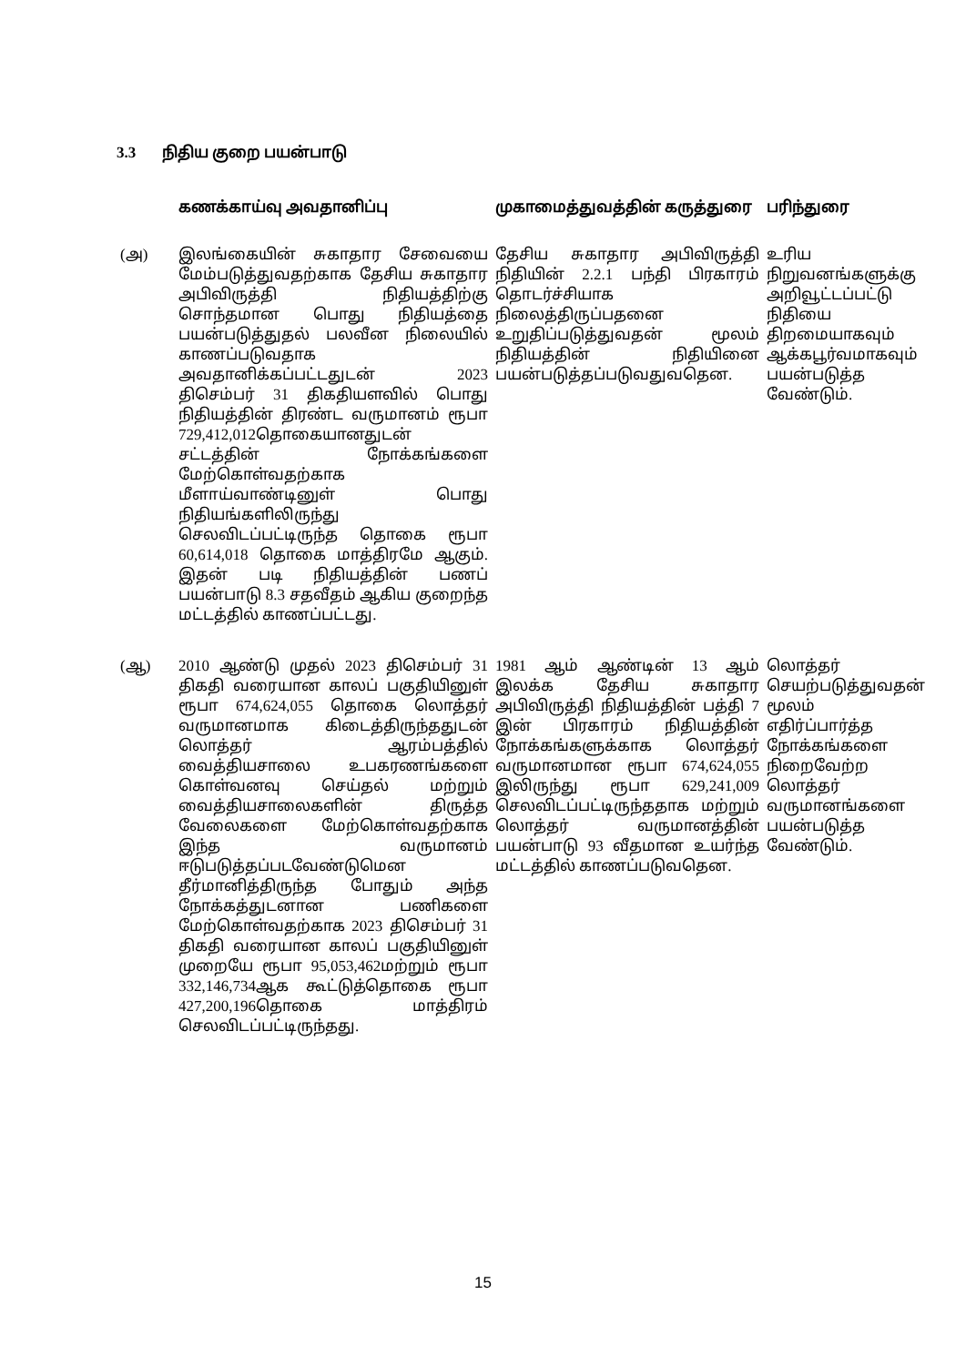3.3 நிதிய குறை பயன்பாடு
| | கணக்காய்வு அவதானிப்பு | முகாமைத்துவத்தின் கருத்துரை | பரிந்துரை |
| --- | --- | --- | --- |
| (அ) | இலங்கையின் சுகாதார சேவையை மேம்படுத்துவதற்காக தேசிய சுகாதார அபிவிருத்தி நிதியத்திற்கு சொந்தமான பொது நிதியத்தை பயன்படுத்துதல் பலவீன நிலையில் காணப்படுவதாக அவதானிக்கப்பட்டதுடன் 2023 திசெம்பர் 31 திகதியளவில் பொது நிதியத்தின் திரண்ட வருமானம் ரூபா 729,412,012தொகையானதுடன் சட்டத்தின் நோக்கங்களை மேற்கொள்வதற்காக மீளாய்வாண்டினுள் பொது நிதியங்களிலிருந்து செலவிடப்பட்டிருந்த தொகை ரூபா 60,614,018 தொகை மாத்திரமே ஆகும். இதன் படி நிதியத்தின் பணப் பயன்பாடு 8.3 சதவீதம் ஆகிய குறைந்த மட்டத்தில் காணப்பட்டது. | தேசிய சுகாதார அபிவிருத்தி நிதியின் 2.2.1 பந்தி பிரகாரம் தொடர்ச்சியாக நிலைத்திருப்பதனை உறுதிப்படுத்துவதன் மூலம் நிதியத்தின் நிதியினை பயன்படுத்தப்படுவதுவதென. | உரிய நிறுவனங்களுக்கு அறிவூட்டப்பட்டு நிதியை திறமையாகவும் ஆக்கபூர்வமாகவும் பயன்படுத்த வேண்டும். |
| (ஆ) | 2010 ஆண்டு முதல் 2023 திசெம்பர் 31 திகதி வரையான காலப் பகுதியினுள் ரூபா 674,624,055 தொகை லொத்தர் வருமானமாக கிடைத்திருந்ததுடன் லொத்தர் ஆரம்பத்தில் வைத்தியசாலை உபகரணங்களை கொள்வனவு செய்தல் மற்றும் வைத்தியசாலைகளின் திருத்த வேலைகளை மேற்கொள்வதற்காக இந்த வருமானம் ஈடுபடுத்தப்படவேண்டுமென தீர்மானித்திருந்த போதும் அந்த நோக்கத்துடனான பணிகளை மேற்கொள்வதற்காக 2023 திசெம்பர் 31 திகதி வரையான காலப் பகுதியினுள் முறையே ரூபா 95,053,462மற்றும் ரூபா 332,146,734ஆக கூட்டுத்தொகை ரூபா 427,200,196தொகை மாத்திரம் செலவிடப்பட்டிருந்தது. | 1981 ஆம் ஆண்டின் 13 ஆம் இலக்க தேசிய சுகாதார அபிவிருத்தி நிதியத்தின் பத்தி 7 இன் பிரகாரம் நிதியத்தின் நோக்கங்களுக்காக லொத்தர் வருமானமான ரூபா 674,624,055 இலிருந்து ரூபா 629,241,009 செலவிடப்பட்டிருந்ததாக மற்றும் லொத்தர் வருமானத்தின் பயன்பாடு 93 வீதமான உயர்ந்த மட்டத்தில் காணப்படுவதென. | லொத்தர் செயற்படுத்துவதன் மூலம் எதிர்ப்பார்த்த நோக்கங்களை நிறைவேற்ற லொத்தர் வருமானங்களை பயன்படுத்த வேண்டும். |
15